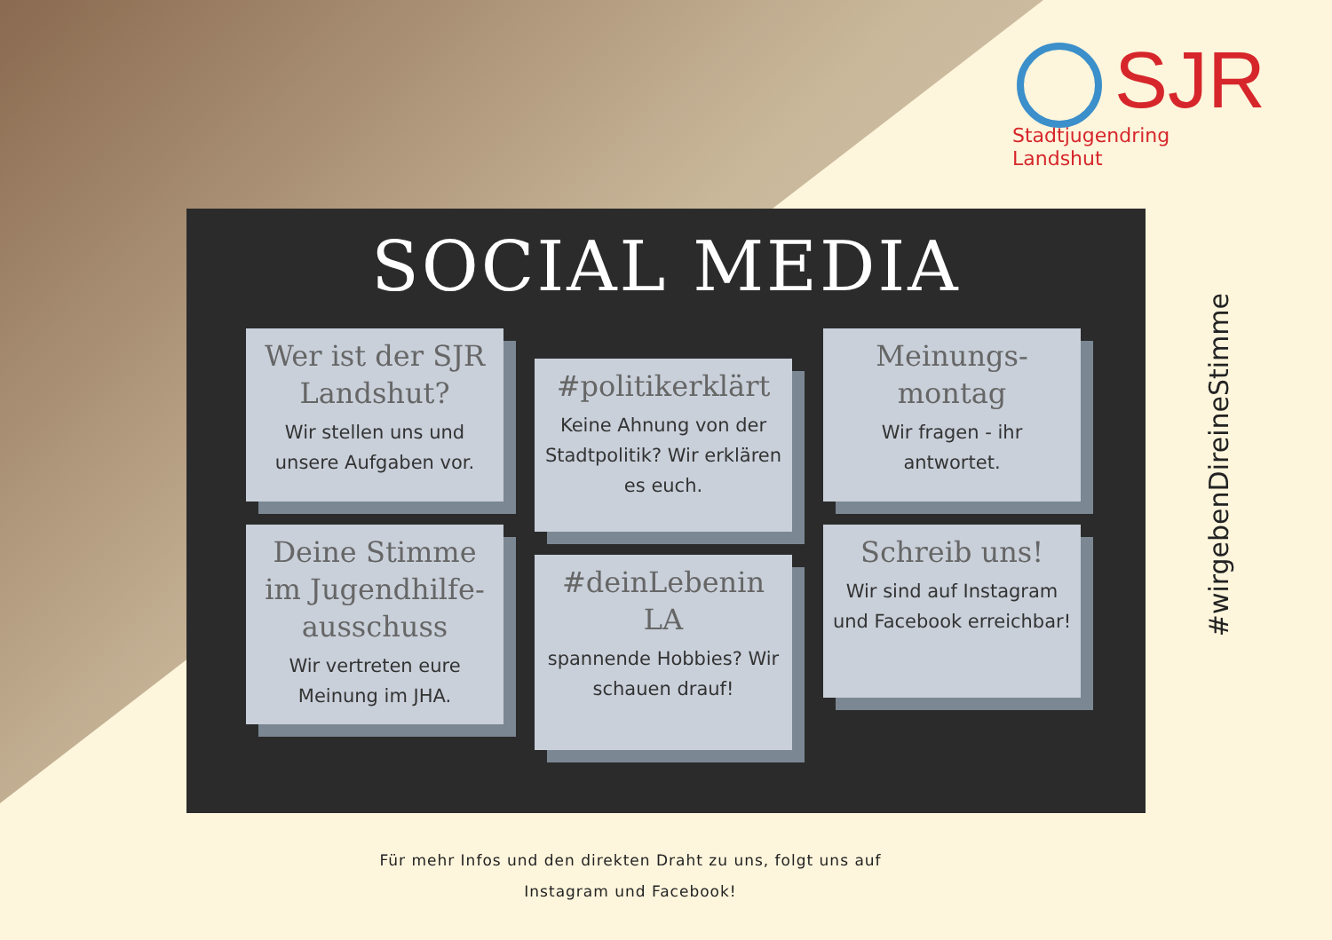SJR
Stadtjugendring
Landshut
SOCIAL MEDIA
Wer ist der SJR Landshut?
Wir stellen uns und unsere Aufgaben vor.
Deine Stimme im Jugendhilfe-ausschuss
Wir vertreten eure Meinung im JHA.
#politikerklärt
Keine Ahnung von der Stadtpolitik? Wir erklären es euch.
#deinLebenin LA
spannende Hobbies? Wir schauen drauf!
Meinungs-montag
Wir fragen - ihr antwortet.
Schreib uns!
Wir sind auf Instagram und Facebook erreichbar!
#wirgebenDireineStimme
Für mehr Infos und den direkten Draht zu uns, folgt uns auf Instagram und Facebook!